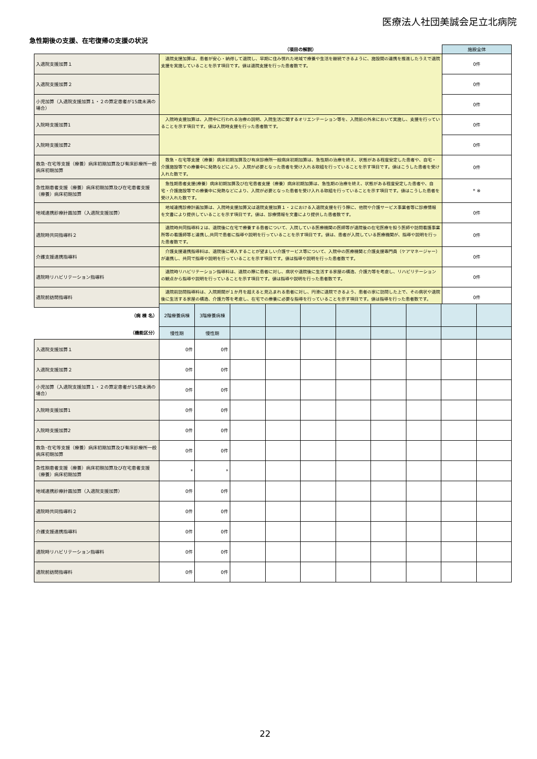医療法人社団美誠会足立北病院
急性期後の支援、在宅復帰の支援の状況
| | （項目の解説） | 施設全体 |
| --- | --- | --- |
| 入退院支援加算１ | 退院支援加算は、患者が安心・納得して退院し、早期に住み慣れた地域で療養や生活を継続できるように、施設間の連携を推進したうえで退院支援を実施していることを示す項目です。値は退院支援を行った患者数です。 | 0件 |
| 入退院支援加算２ | | 0件 |
| 小児加算（入退院支援加算１・２の算定患者が15歳未満の場合） | | 0件 |
| 入院時支援加算1 | 入院時支援加算は、入院中に行われる治療の説明、入院生活に関するオリエンテーション等を、入院前の外来において実施し、支援を行っていることを示す項目です。値は入院時支援を行った患者数です。 | 0件 |
| 入院時支援加算2 | | 0件 |
| 救急･在宅等支援（療養）病床初期加算及び有床診療所一般病床初期加算 | 救急・在宅等支援（療養）病床初期加算及び有床診療所一般病床初期加算は、急性期の治療を終え、状態がある程度安定した患者や、自宅・介護施設等での療養中に発熱などにより、入院が必要となった患者を受け入れる取組を行っていることを示す項目です。値はこうした患者を受け入れた数です。 | 0件 |
| 急性期患者支援（療養）病床初期加算及び在宅患者支援（療養）病床初期加算 | 急性期患者支援(療養）病床初期加算及び在宅患者支援（療養）病床初期加算は、急性期の治療を終え、状態がある程度安定した患者や、自宅・介護施設等での療養中に発熱などにより、入院が必要となった患者を受け入れる取組を行っていることを示す項目です。値はこうした患者を受け入れた数です。 | * ※ |
| 地域連携診療計画加算（入退院支援加算） | 地域連携診療計画加算は、入院時支援加算又は退院支援加算１・２における入退院支援を行う際に、他院や介護サービス事業者等に診療情報を文書により提供していることを示す項目です。値は、診療情報を文書により提供した患者数です。 | 0件 |
| 退院時共同指導料２ | 退院時共同指導料２は、退院後に在宅で療養する患者について、入院している医療機関の医師等が退院後の在宅医療を担う医師や訪問看護事業所等の看護師等と連携し,共同で患者に指導や説明を行っていることを示す項目です。値は、患者が入院している医療機関が、指導や説明を行った患者数です。 | 0件 |
| 介護支援連携指導料 | 介護支援連携指導料は、退院後に導入することが望ましい介護サービス等について、入院中の医療機関と介護支援専門員（ケアマネージャー）が連携し、共同で指導や説明を行っていることを示す項目です。値は指導や説明を行った患者数です。 | 0件 |
| 退院時リハビリテーション指導料 | 退院時リハビリテーション指導料は、退院の際に患者に対し、病状や退院後に生活する家屋の構造、介護力等を考慮し、リハビリテーションの観点から指導や説明を行っていることを示す項目です。値は指導や説明を行った患者数です。 | 0件 |
| 退院前訪問指導料 | 退院前訪問指導料は、入院期間が１か月を超えると見込まれる患者に対し、円滑に退院できるよう、患者の家に訪問した上で、その病状や退院後に生活する家屋の構造、介護力等を考慮し、在宅での療養に必要な指導を行っていることを示す項目です。値は指導を行った患者数です。 | 0件 |
| （病 棟 名） | 2階療養病棟 | 3階療養病棟 | | | | | | | | |
| （機能区分） | 慢性期 | 慢性期 | | | | | | | | |
| 入退院支援加算１ | 0件 | 0件 | | | | | | | | |
| 入退院支援加算２ | 0件 | 0件 | | | | | | | | |
| 小児加算（入退院支援加算１・２の算定患者が15歳未満の場合） | 0件 | 0件 | | | | | | | | |
| 入院時支援加算1 | 0件 | 0件 | | | | | | | | |
| 入院時支援加算2 | 0件 | 0件 | | | | | | | | |
| 救急･在宅等支援（療養）病床初期加算及び有床診療所一般病床初期加算 | 0件 | 0件 | | | | | | | | |
| 急性期患者支援（療養）病床初期加算及び在宅患者支援（療養）病床初期加算 | * | * | | | | | | | | |
| 地域連携診療計画加算（入退院支援加算） | 0件 | 0件 | | | | | | | | |
| 退院時共同指導料２ | 0件 | 0件 | | | | | | | | |
| 介護支援連携指導料 | 0件 | 0件 | | | | | | | | |
| 退院時リハビリテーション指導料 | 0件 | 0件 | | | | | | | | |
| 退院前訪問指導料 | 0件 | 0件 | | | | | | | | |
22